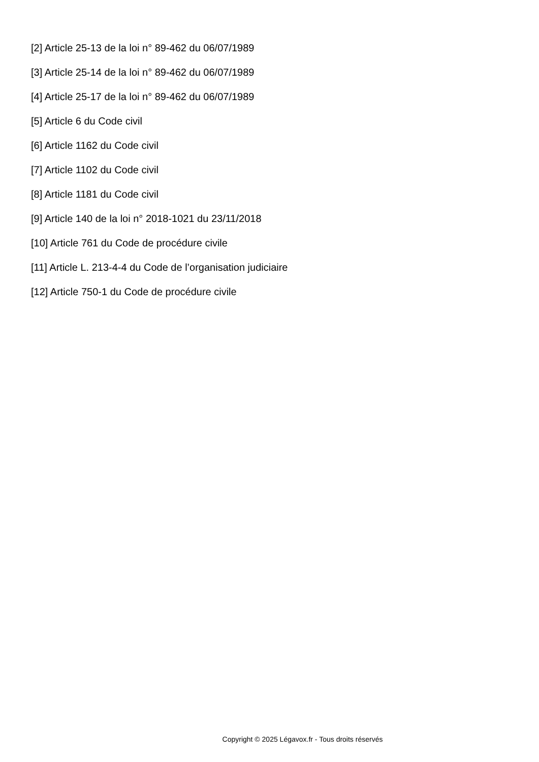[2] Article 25-13 de la loi n° 89-462 du 06/07/1989
[3] Article 25-14 de la loi n° 89-462 du 06/07/1989
[4] Article 25-17 de la loi n° 89-462 du 06/07/1989
[5] Article 6 du Code civil
[6] Article 1162 du Code civil
[7] Article 1102 du Code civil
[8] Article 1181 du Code civil
[9] Article 140 de la loi n° 2018-1021 du 23/11/2018
[10] Article 761 du Code de procédure civile
[11] Article L. 213-4-4 du Code de l’organisation judiciaire
[12] Article 750-1 du Code de procédure civile
Copyright © 2025 Légavox.fr - Tous droits réservés